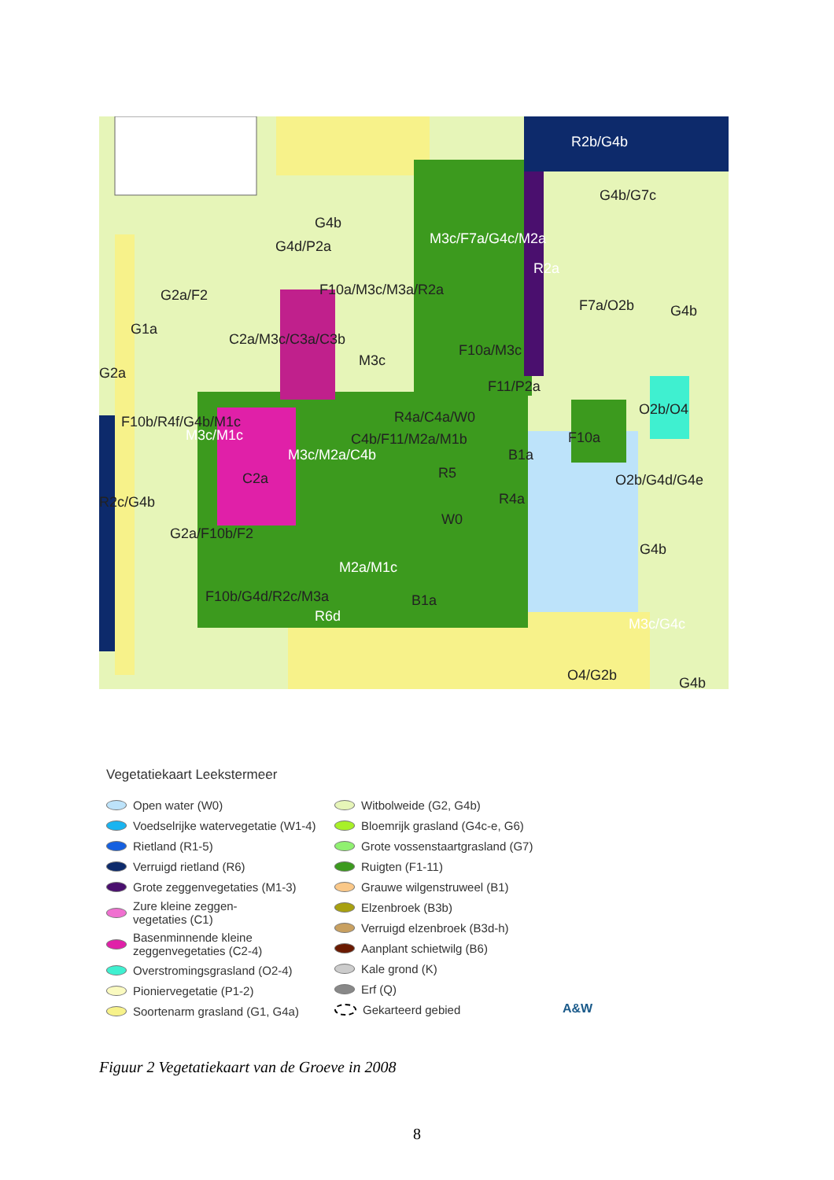R2b/G4b
G4b/G7c
G4b
G4d/P2a
G2a/F2
R2a
G4b
C2a/M3c/C3a/C3b
F10a/M3c
G2a
F11/P2a
F10b/R4f/G4b/M1c R4a/C4a/W0 O2b/O4
F10a
B1a
C2a R5 O2b/G4d/G4e
R4a
W0
G4b
M2a/M1c
F10b/G4d/R2c/M3a B1a
R6d M3c/G4c
O4/G2b G4b
M3c/F7a/G4c/M2a
F7a/O2b
F10a/M3c/M3a/R2a
G1a
M3c/M1c
M3c/M2a/C4b
C4b/F11/M2a/M1b
M3c
G2a/F10b/F2
R2c/G4b
Vegetatiekaart Leekstermeer
Open water (W0)
Voedselrijke watervegetatie (W1-4)
Rietland (R1-5)
Verruigd rietland (R6)
Grote zeggenvegetaties (M1-3)
Zure kleine zeggen-
vegetaties (C1)
Basenminnende kleine
zeggenvegetaties (C2-4)
Overstromingsgrasland (O2-4)
Pioniervegetatie (P1-2)
Soortenarm grasland (G1, G4a)
Witbolweide (G2, G4b)
Bloemrijk grasland (G4c-e, G6)
Grote vossenstaartgrasland (G7)
Ruigten (F1-11)
Grauwe wilgenstruweel (B1)
Elzenbroek (B3b)
Verruigd elzenbroek (B3d-h)
Aanplant schietwilg (B6)
Kale grond (K)
Erf (Q)
Gekarteerd gebied
A&W
Figuur 2 Vegetatiekaart van de Groeve in 2008
8